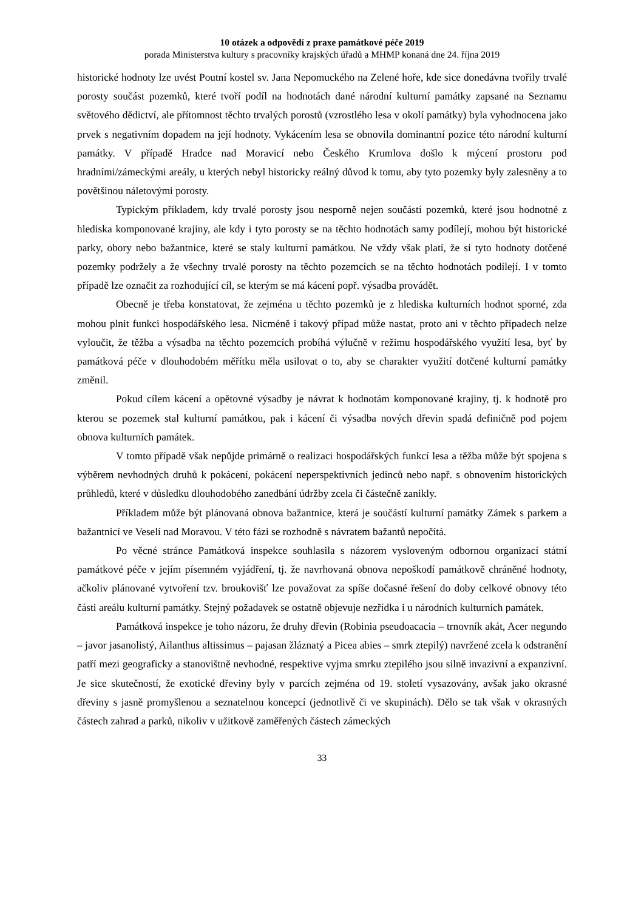10 otázek a odpovědí z praxe památkové péče 2019
porada Ministerstva kultury s pracovníky krajských úřadů a MHMP konaná dne 24. října 2019
historické hodnoty lze uvést Poutní kostel sv. Jana Nepomuckého na Zelené hoře, kde sice donedávna tvořily trvalé porosty součást pozemků, které tvoří podíl na hodnotách dané národní kulturní památky zapsané na Seznamu světového dědictví, ale přítomnost těchto trvalých porostů (vzrostlého lesa v okolí památky) byla vyhodnocena jako prvek s negativním dopadem na její hodnoty. Vykácením lesa se obnovila dominantní pozice této národní kulturní památky. V případě Hradce nad Moravicí nebo Českého Krumlova došlo k mýcení prostoru pod hradními/zámeckými areály, u kterých nebyl historicky reálný důvod k tomu, aby tyto pozemky byly zalesněny a to povětšinou náletovými porosty.
Typickým příkladem, kdy trvalé porosty jsou nesporně nejen součástí pozemků, které jsou hodnotné z hlediska komponované krajiny, ale kdy i tyto porosty se na těchto hodnotách samy podílejí, mohou být historické parky, obory nebo bažantnice, které se staly kulturní památkou. Ne vždy však platí, že si tyto hodnoty dotčené pozemky podržely a že všechny trvalé porosty na těchto pozemcích se na těchto hodnotách podílejí. I v tomto případě lze označit za rozhodující cíl, se kterým se má kácení popř. výsadba provádět.
Obecně je třeba konstatovat, že zejména u těchto pozemků je z hlediska kulturních hodnot sporné, zda mohou plnit funkci hospodářského lesa. Nicméně i takový případ může nastat, proto ani v těchto případech nelze vyloučit, že těžba a výsadba na těchto pozemcích probíhá výlučně v režimu hospodářského využití lesa, byť by památková péče v dlouhodobém měřítku měla usilovat o to, aby se charakter využití dotčené kulturní památky změnil.
Pokud cílem kácení a opětovné výsadby je návrat k hodnotám komponované krajiny, tj. k hodnotě pro kterou se pozemek stal kulturní památkou, pak i kácení či výsadba nových dřevin spadá definičně pod pojem obnova kulturních památek.
V tomto případě však nepůjde primárně o realizaci hospodářských funkcí lesa a těžba může být spojena s výběrem nevhodných druhů k pokácení, pokácení neperspektivních jedinců nebo např. s obnovením historických průhledů, které v důsledku dlouhodobého zanedbání údržby zcela či částečně zanikly.
Příkladem může být plánovaná obnova bažantnice, která je součástí kulturní památky Zámek s parkem a bažantnicí ve Veselí nad Moravou. V této fázi se rozhodně s návratem bažantů nepočítá.
Po věcné stránce Památková inspekce souhlasila s názorem vysloveným odbornou organizací státní památkové péče v jejím písemném vyjádření, tj. že navrhovaná obnova nepoškodí památkově chráněné hodnoty, ačkoliv plánované vytvoření tzv. broukovišť lze považovat za spíše dočasné řešení do doby celkové obnovy této části areálu kulturní památky. Stejný požadavek se ostatně objevuje nezřídka i u národních kulturních památek.
Památková inspekce je toho názoru, že druhy dřevin (Robinia pseudoacacia – trnovník akát, Acer negundo – javor jasanolistý, Ailanthus altissimus – pajasan žláznatý a Picea abies – smrk ztepilý) navržené zcela k odstranění patří mezi geograficky a stanovištně nevhodné, respektive vyjma smrku ztepilého jsou silně invazivní a expanzivní. Je sice skutečností, že exotické dřeviny byly v parcích zejména od 19. století vysazovány, avšak jako okrasné dřeviny s jasně promyšlenou a seznatelnou koncepcí (jednotlivě či ve skupinách). Dělo se tak však v okrasných částech zahrad a parků, nikoliv v užitkově zaměřených částech zámeckých
33